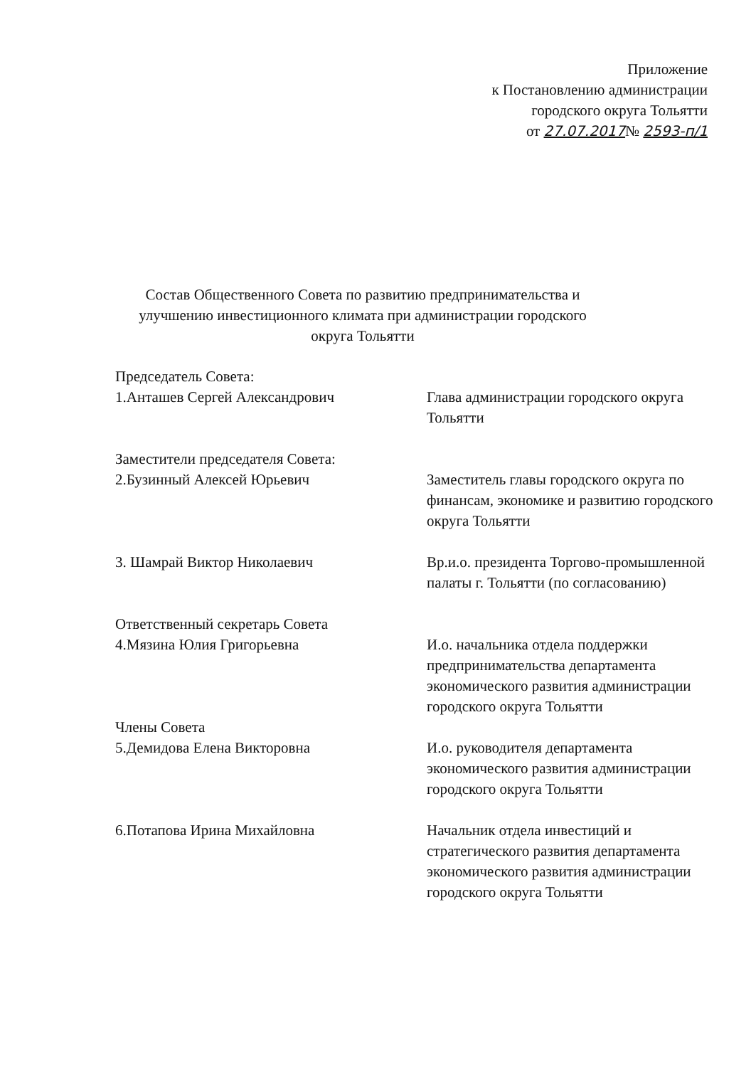Приложение
к Постановлению администрации
городского округа Тольятти
от 27.07.2017№ 2593-п/1
Состав Общественного Совета по развитию предпринимательства и улучшению инвестиционного климата при администрации городского округа Тольятти
Председатель Совета:
1.Анташев Сергей Александрович Глава администрации городского округа Тольятти
Заместители председателя Совета:
2.Бузинный Алексей Юрьевич Заместитель главы городского округа по финансам, экономике и развитию городского округа Тольятти
3. Шамрай Виктор Николаевич Вр.и.о. президента Торгово-промышленной палаты г. Тольятти (по согласованию)
Ответственный секретарь Совета
4.Мязина Юлия Григорьевна И.о. начальника отдела поддержки предпринимательства департамента экономического развития администрации городского округа Тольятти
Члены Совета
5.Демидова Елена Викторовна И.о. руководителя департамента экономического развития администрации городского округа Тольятти
6.Потапова Ирина Михайловна Начальник отдела инвестиций и стратегического развития департамента экономического развития администрации городского округа Тольятти